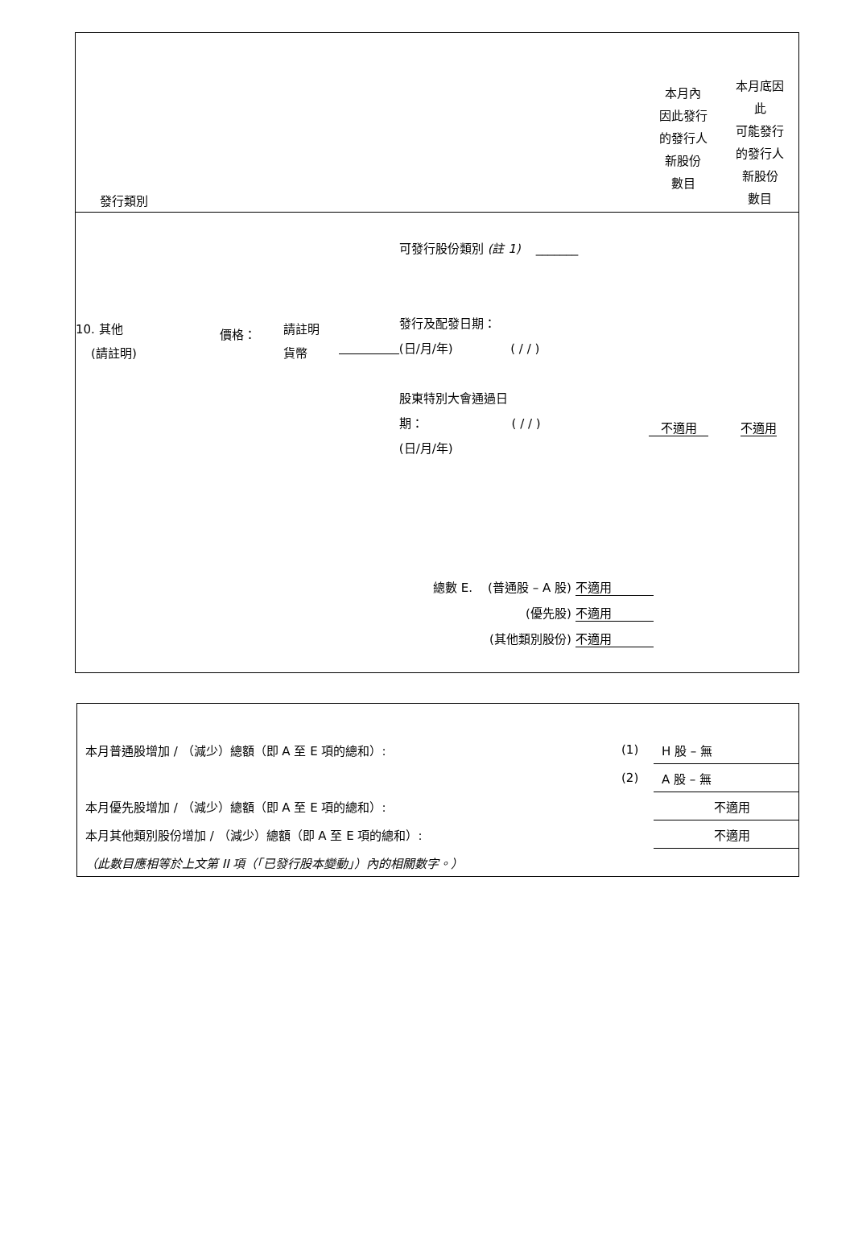發行類別
本月內
因此發行
的發行人
新股份
數目
本月底因
此
可能發行
的發行人
新股份
數目
10. 其他
(請註明)
價格：
請註明
貨幣
可發行股份類別 (註 1) _______
發行及配發日期：
(日/月/年) ( / / )
股東特別大會通過日
期： ( / / )
(日/月/年)
不適用 不適用
總數 E. (普通股 – A 股) 不適用
(優先股) 不適用
(其他類別股份) 不適用
| 本月普通股增加 / （減少）總額（即 A 至 E 項的總和）: | (1) | H 股 – 無 |
| | (2) | A 股 – 無 |
| 本月優先股增加 / （減少）總額（即 A 至 E 項的總和）: | | 不適用 |
| 本月其他類別股份增加 / （減少）總額（即 A 至 E 項的總和）: | | 不適用 |
| （此數目應相等於上文第 II 項（「已發行股本變動」）內的相關數字。） | | |